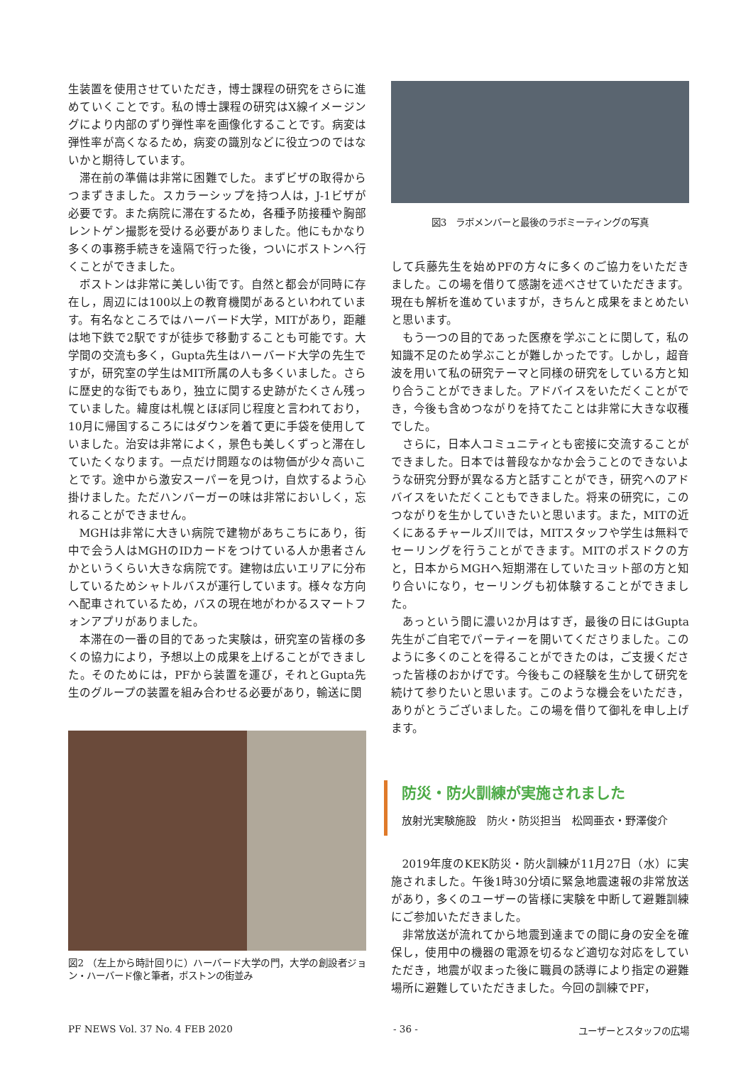生装置を使用させていただき，博士課程の研究をさらに進めていくことです。私の博士課程の研究はX線イメージングにより内部のずり弾性率を画像化することです。病変は弾性率が高くなるため，病変の識別などに役立つのではないかと期待しています。
滞在前の準備は非常に困難でした。まずビザの取得からつまずきました。スカラーシップを持つ人は，J-1ビザが必要です。また病院に滞在するため，各種予防接種や胸部レントゲン撮影を受ける必要がありました。他にもかなり多くの事務手続きを遠隔で行った後，ついにボストンへ行くことができました。
ボストンは非常に美しい街です。自然と都会が同時に存在し，周辺には100以上の教育機関があるといわれています。有名なところではハーバード大学，MITがあり，距離は地下鉄で2駅ですが徒歩で移動することも可能です。大学間の交流も多く，Gupta先生はハーバード大学の先生ですが，研究室の学生はMIT所属の人も多くいました。さらに歴史的な街でもあり，独立に関する史跡がたくさん残っていました。緯度は札幌とほぼ同じ程度と言われており，10月に帰国するころにはダウンを着て更に手袋を使用していました。治安は非常によく，景色も美しくずっと滞在していたくなります。一点だけ問題なのは物価が少々高いことです。途中から激安スーパーを見つけ，自炊するよう心掛けました。ただハンバーガーの味は非常においしく，忘れることができません。
MGHは非常に大きい病院で建物があちこちにあり，街中で会う人はMGHのIDカードをつけている人か患者さんかというくらい大きな病院です。建物は広いエリアに分布しているためシャトルバスが運行しています。様々な方向へ配車されているため，バスの現在地がわかるスマートフォンアプリがありました。
本滞在の一番の目的であった実験は，研究室の皆様の多くの協力により，予想以上の成果を上げることができました。そのためには，PFから装置を運び，それとGupta先生のグループの装置を組み合わせる必要があり，輸送に関
図2 （左上から時計回りに）ハーバード大学の門，大学の創設者ジョン・ハーバード像と筆者，ボストンの街並み
図3　ラボメンバーと最後のラボミーティングの写真
して兵藤先生を始めPFの方々に多くのご協力をいただきました。この場を借りて感謝を述べさせていただきます。現在も解析を進めていますが，きちんと成果をまとめたいと思います。
もう一つの目的であった医療を学ぶことに関して，私の知識不足のため学ぶことが難しかったです。しかし，超音波を用いて私の研究テーマと同様の研究をしている方と知り合うことができました。アドバイスをいただくことができ，今後も含めつながりを持てたことは非常に大きな収穫でした。
さらに，日本人コミュニティとも密接に交流することができました。日本では普段なかなか会うことのできないような研究分野が異なる方と話すことができ，研究へのアドバイスをいただくこともできました。将来の研究に，このつながりを生かしていきたいと思います。また，MITの近くにあるチャールズ川では，MITスタッフや学生は無料でセーリングを行うことができます。MITのポスドクの方と，日本からMGHへ短期滞在していたヨット部の方と知り合いになり，セーリングも初体験することができました。
あっという間に濃い2か月はすぎ，最後の日にはGupta先生がご自宅でパーティーを開いてくださりました。このように多くのことを得ることができたのは，ご支援くださった皆様のおかげです。今後もこの経験を生かして研究を続けて参りたいと思います。このような機会をいただき，ありがとうございました。この場を借りて御礼を申し上げます。
防災・防火訓練が実施されました
放射光実験施設　防火・防災担当　松岡亜衣・野澤俊介
2019年度のKEK防災・防火訓練が11月27日（水）に実施されました。午後1時30分頃に緊急地震速報の非常放送があり，多くのユーザーの皆様に実験を中断して避難訓練にご参加いただきました。
非常放送が流れてから地震到達までの間に身の安全を確保し，使用中の機器の電源を切るなど適切な対応をしていただき，地震が収まった後に職員の誘導により指定の避難場所に避難していただきました。今回の訓練でPF，
PF NEWS Vol. 37 No. 4 FEB 2020 - 36 - ユーザーとスタッフの広場